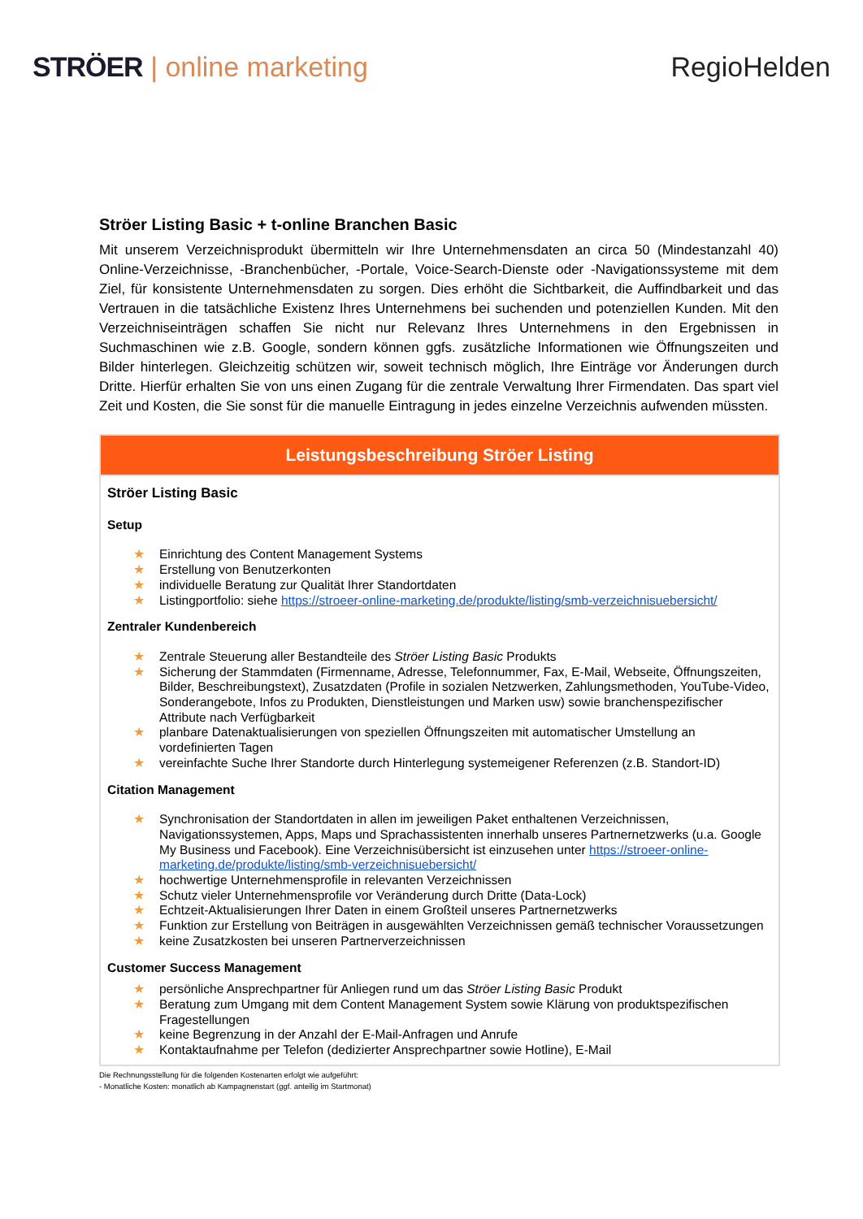STRÖER | online marketing RegioHelden
Ströer Listing Basic + t-online Branchen Basic
Mit unserem Verzeichnisprodukt übermitteln wir Ihre Unternehmensdaten an circa 50 (Mindestanzahl 40) Online-Verzeichnisse, -Branchenbücher, -Portale, Voice-Search-Dienste oder -Navigationssysteme mit dem Ziel, für konsistente Unternehmensdaten zu sorgen. Dies erhöht die Sichtbarkeit, die Auffindbarkeit und das Vertrauen in die tatsächliche Existenz Ihres Unternehmens bei suchenden und potenziellen Kunden. Mit den Verzeichniseinträgen schaffen Sie nicht nur Relevanz Ihres Unternehmens in den Ergebnissen in Suchmaschinen wie z.B. Google, sondern können ggfs. zusätzliche Informationen wie Öffnungszeiten und Bilder hinterlegen. Gleichzeitig schützen wir, soweit technisch möglich, Ihre Einträge vor Änderungen durch Dritte. Hierfür erhalten Sie von uns einen Zugang für die zentrale Verwaltung Ihrer Firmendaten. Das spart viel Zeit und Kosten, die Sie sonst für die manuelle Eintragung in jedes einzelne Verzeichnis aufwenden müssten.
| Leistungsbeschreibung Ströer Listing |
| --- |
| Ströer Listing Basic Setup ★ Einrichtung des Content Management Systems ★ Erstellung von Benutzerkonten ★ individuelle Beratung zur Qualität Ihrer Standortdaten ★ Listingportfolio: siehe https://stroeer-online-marketing.de/produkte/listing/smb-verzeichnisuebersicht/ Zentraler Kundenbereich ★ Zentrale Steuerung aller Bestandteile des Ströer Listing Basic Produkts ★ Sicherung der Stammdaten (Firmenname, Adresse, Telefonnummer, Fax, E-Mail, Webseite, Öffnungszeiten, Bilder, Beschreibungstext), Zusatzdaten (Profile in sozialen Netzwerken, Zahlungsmethoden, YouTube-Video, Sonderangebote, Infos zu Produkten, Dienstleistungen und Marken usw) sowie branchenspezifischer Attribute nach Verfügbarkeit ★ planbare Datenaktualisierungen von speziellen Öffnungszeiten mit automatischer Umstellung an vordefinierten Tagen ★ vereinfachte Suche Ihrer Standorte durch Hinterlegung systemeigener Referenzen (z.B. Standort-ID) Citation Management ★ Synchronisation der Standortdaten in allen im jeweiligen Paket enthaltenen Verzeichnissen, Navigationssystemen, Apps, Maps und Sprachassistenten innerhalb unseres Partnernetzwerks (u.a. Google My Business und Facebook). Eine Verzeichnisübersicht ist einzusehen unter https://stroeer-online-marketing.de/produkte/listing/smb-verzeichnisuebersicht/ ★ hochwertige Unternehmensprofile in relevanten Verzeichnissen ★ Schutz vieler Unternehmensprofile vor Veränderung durch Dritte (Data-Lock) ★ Echtzeit-Aktualisierungen Ihrer Daten in einem Großteil unseres Partnernetzwerks ★ Funktion zur Erstellung von Beiträgen in ausgewählten Verzeichnissen gemäß technischer Voraussetzungen ★ keine Zusatzkosten bei unseren Partnerverzeichnissen Customer Success Management ★ persönliche Ansprechpartner für Anliegen rund um das Ströer Listing Basic Produkt ★ Beratung zum Umgang mit dem Content Management System sowie Klärung von produktspezifischen Fragestellungen ★ keine Begrenzung in der Anzahl der E-Mail-Anfragen und Anrufe ★ Kontaktaufnahme per Telefon (dedizierter Ansprechpartner sowie Hotline), E-Mail |
Die Rechnungsstellung für die folgenden Kostenarten erfolgt wie aufgeführt:
- Monatliche Kosten: monatlich ab Kampagnenstart (ggf. anteilig im Startmonat)